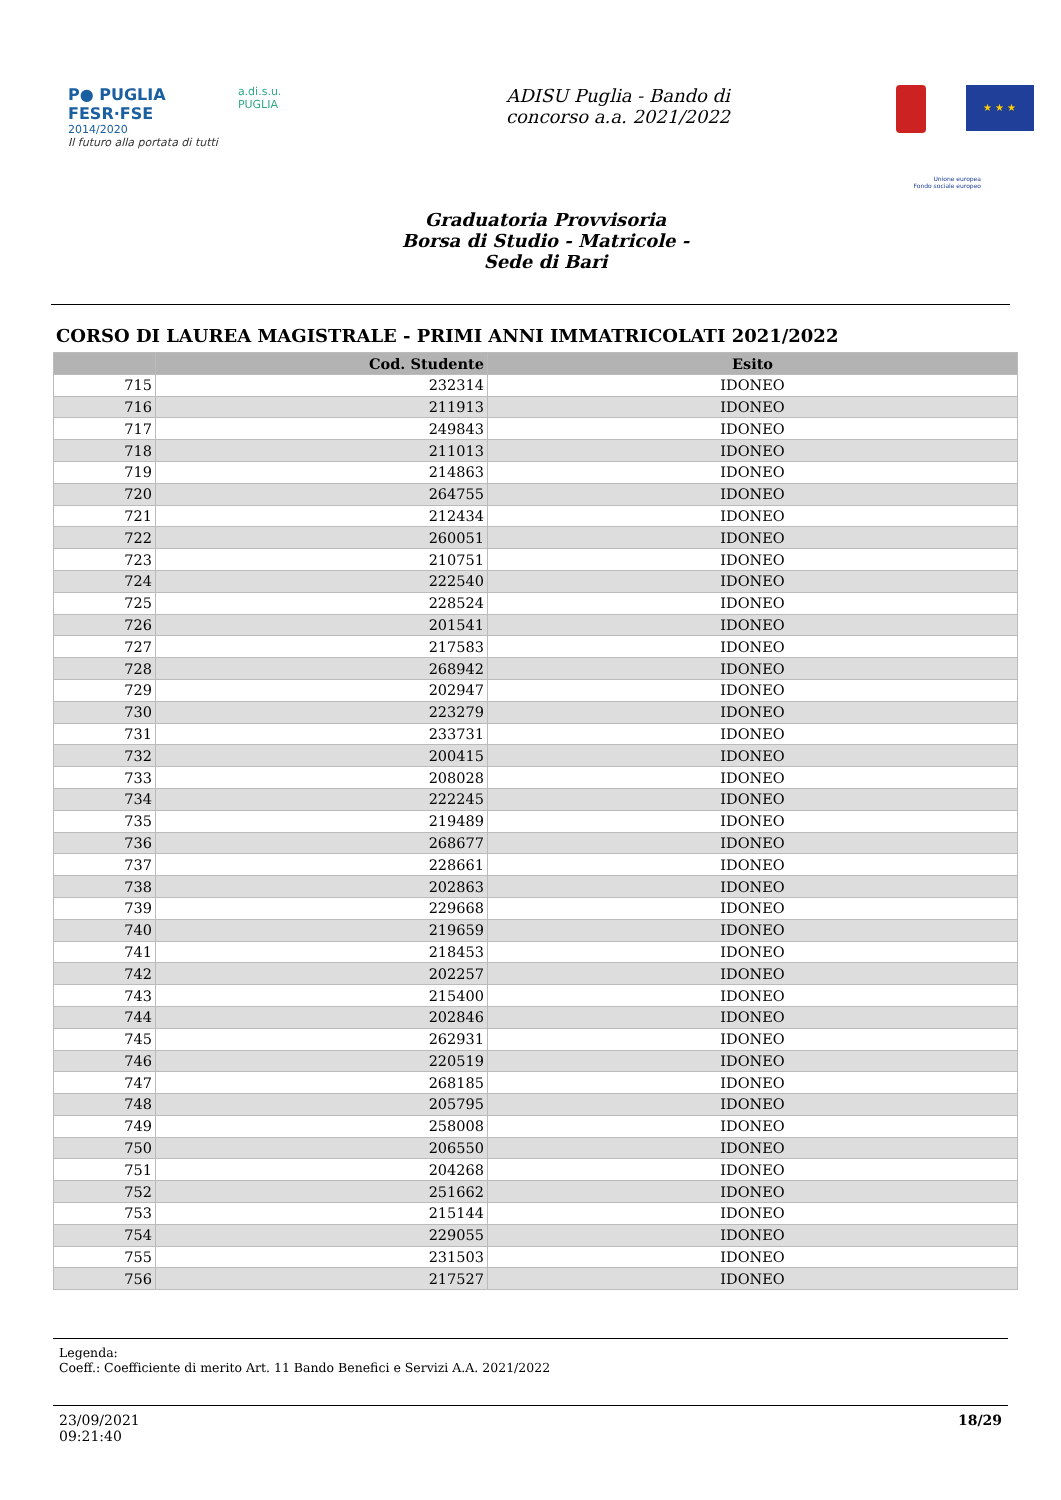P● PUGLIA
FESR·FSE
2014/2020
Il futuro alla portata di tutti
a.di.s.u.
PUGLIA
ADISU Puglia - Bando di
concorso a.a. 2021/2022
★ ★ ★
Unione europea
Fondo sociale europeo
Graduatoria Provvisoria
Borsa di Studio - Matricole -
Sede di Bari
CORSO DI LAUREA MAGISTRALE - PRIMI ANNI IMMATRICOLATI 2021/2022
| | Cod. Studente | Esito |
| --- | --- | --- |
| 715 | 232314 | IDONEO |
| 716 | 211913 | IDONEO |
| 717 | 249843 | IDONEO |
| 718 | 211013 | IDONEO |
| 719 | 214863 | IDONEO |
| 720 | 264755 | IDONEO |
| 721 | 212434 | IDONEO |
| 722 | 260051 | IDONEO |
| 723 | 210751 | IDONEO |
| 724 | 222540 | IDONEO |
| 725 | 228524 | IDONEO |
| 726 | 201541 | IDONEO |
| 727 | 217583 | IDONEO |
| 728 | 268942 | IDONEO |
| 729 | 202947 | IDONEO |
| 730 | 223279 | IDONEO |
| 731 | 233731 | IDONEO |
| 732 | 200415 | IDONEO |
| 733 | 208028 | IDONEO |
| 734 | 222245 | IDONEO |
| 735 | 219489 | IDONEO |
| 736 | 268677 | IDONEO |
| 737 | 228661 | IDONEO |
| 738 | 202863 | IDONEO |
| 739 | 229668 | IDONEO |
| 740 | 219659 | IDONEO |
| 741 | 218453 | IDONEO |
| 742 | 202257 | IDONEO |
| 743 | 215400 | IDONEO |
| 744 | 202846 | IDONEO |
| 745 | 262931 | IDONEO |
| 746 | 220519 | IDONEO |
| 747 | 268185 | IDONEO |
| 748 | 205795 | IDONEO |
| 749 | 258008 | IDONEO |
| 750 | 206550 | IDONEO |
| 751 | 204268 | IDONEO |
| 752 | 251662 | IDONEO |
| 753 | 215144 | IDONEO |
| 754 | 229055 | IDONEO |
| 755 | 231503 | IDONEO |
| 756 | 217527 | IDONEO |
Legenda:
Coeff.: Coefficiente di merito Art. 11 Bando Benefici e Servizi A.A. 2021/2022
23/09/2021
09:21:40
18/29